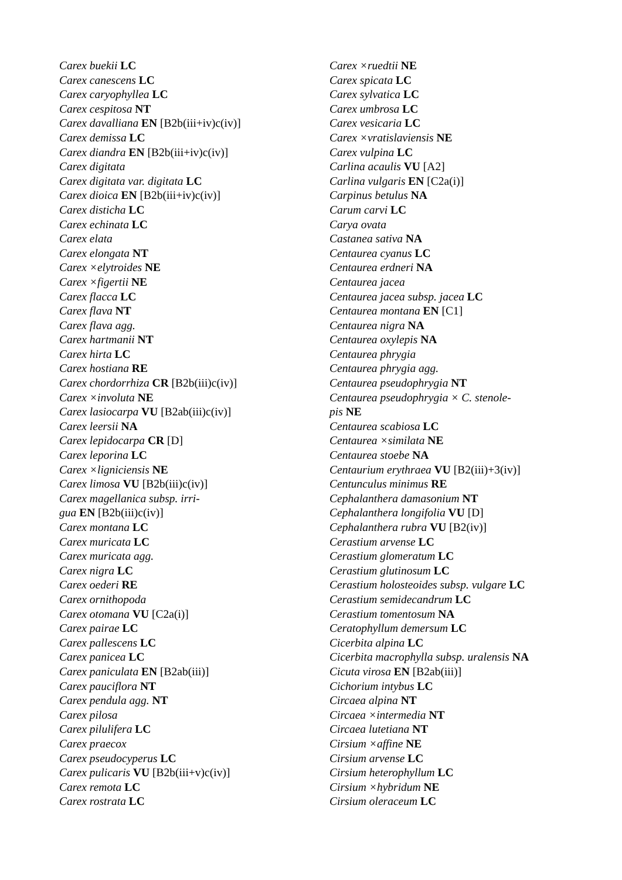Carex buekii LC
Carex canescens LC
Carex caryophyllea LC
Carex cespitosa NT
Carex davalliana EN [B2b(iii+iv)c(iv)]
Carex demissa LC
Carex diandra EN [B2b(iii+iv)c(iv)]
Carex digitata
Carex digitata var. digitata LC
Carex dioica EN [B2b(iii+iv)c(iv)]
Carex disticha LC
Carex echinata LC
Carex elata
Carex elongata NT
Carex ×elytroides NE
Carex ×figertii NE
Carex flacca LC
Carex flava NT
Carex flava agg.
Carex hartmanii NT
Carex hirta LC
Carex hostiana RE
Carex chordorrhiza CR [B2b(iii)c(iv)]
Carex ×involuta NE
Carex lasiocarpa VU [B2ab(iii)c(iv)]
Carex leersii NA
Carex lepidocarpa CR [D]
Carex leporina LC
Carex ×ligniciensis NE
Carex limosa VU [B2b(iii)c(iv)]
Carex magellanica subsp. irri-
gua EN [B2b(iii)c(iv)]
Carex montana LC
Carex muricata LC
Carex muricata agg.
Carex nigra LC
Carex oederi RE
Carex ornithopoda
Carex otomana VU [C2a(i)]
Carex pairae LC
Carex pallescens LC
Carex panicea LC
Carex paniculata EN [B2ab(iii)]
Carex pauciflora NT
Carex pendula agg. NT
Carex pilosa
Carex pilulifera LC
Carex praecox
Carex pseudocyperus LC
Carex pulicaris VU [B2b(iii+v)c(iv)]
Carex remota LC
Carex rostrata LC
Carex ×ruedtii NE
Carex spicata LC
Carex sylvatica LC
Carex umbrosa LC
Carex vesicaria LC
Carex ×vratislaviensis NE
Carex vulpina LC
Carlina acaulis VU [A2]
Carlina vulgaris EN [C2a(i)]
Carpinus betulus NA
Carum carvi LC
Carya ovata
Castanea sativa NA
Centaurea cyanus LC
Centaurea erdneri NA
Centaurea jacea
Centaurea jacea subsp. jacea LC
Centaurea montana EN [C1]
Centaurea nigra NA
Centaurea oxylepis NA
Centaurea phrygia
Centaurea phrygia agg.
Centaurea pseudophrygia NT
Centaurea pseudophrygia × C. stenole-
pis NE
Centaurea scabiosa LC
Centaurea ×similata NE
Centaurea stoebe NA
Centaurium erythraea VU [B2(iii)+3(iv)]
Centunculus minimus RE
Cephalanthera damasonium NT
Cephalanthera longifolia VU [D]
Cephalanthera rubra VU [B2(iv)]
Cerastium arvense LC
Cerastium glomeratum LC
Cerastium glutinosum LC
Cerastium holosteoides subsp. vulgare LC
Cerastium semidecandrum LC
Cerastium tomentosum NA
Ceratophyllum demersum LC
Cicerbita alpina LC
Cicerbita macrophylla subsp. uralensis NA
Cicuta virosa EN [B2ab(iii)]
Cichorium intybus LC
Circaea alpina NT
Circaea ×intermedia NT
Circaea lutetiana NT
Cirsium ×affine NE
Cirsium arvense LC
Cirsium heterophyllum LC
Cirsium ×hybridum NE
Cirsium oleraceum LC